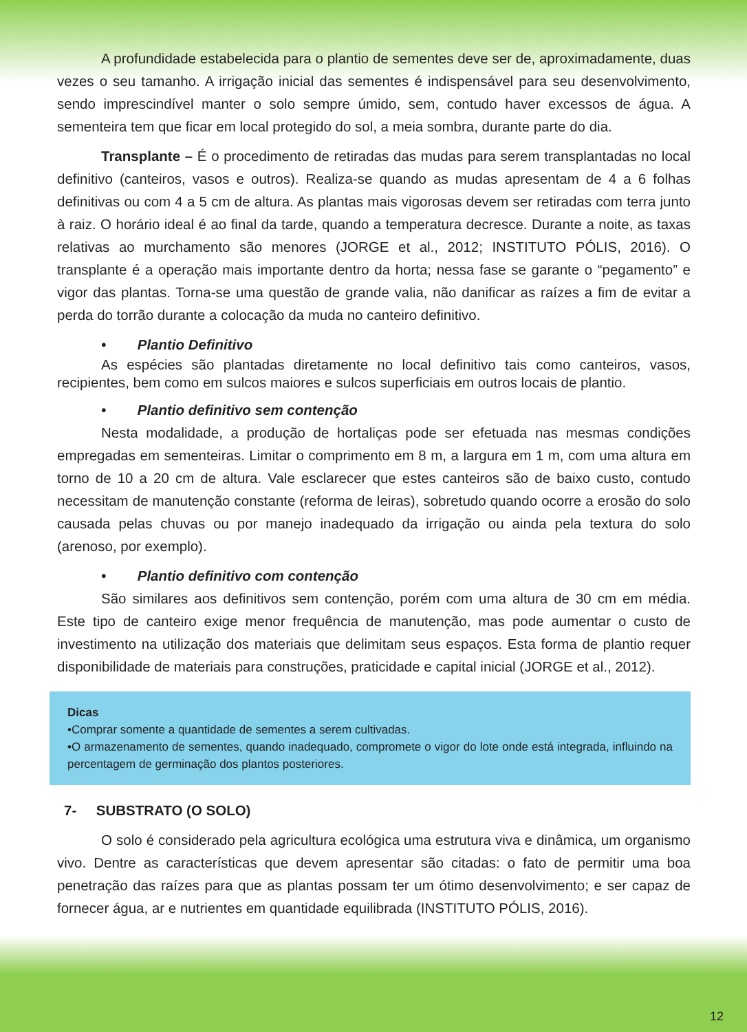A profundidade estabelecida para o plantio de sementes deve ser de, aproximadamente, duas vezes o seu tamanho. A irrigação inicial das sementes é indispensável para seu desenvolvimento, sendo imprescindível manter o solo sempre úmido, sem, contudo haver excessos de água. A sementeira tem que ficar em local protegido do sol, a meia sombra, durante parte do dia.
Transplante – É o procedimento de retiradas das mudas para serem transplantadas no local definitivo (canteiros, vasos e outros). Realiza-se quando as mudas apresentam de 4 a 6 folhas definitivas ou com 4 a 5 cm de altura. As plantas mais vigorosas devem ser retiradas com terra junto à raiz. O horário ideal é ao final da tarde, quando a temperatura decresce. Durante a noite, as taxas relativas ao murchamento são menores (JORGE et al., 2012; INSTITUTO PÓLIS, 2016). O transplante é a operação mais importante dentro da horta; nessa fase se garante o “pegamento” e vigor das plantas. Torna-se uma questão de grande valia, não danificar as raízes a fim de evitar a perda do torrão durante a colocação da muda no canteiro definitivo.
• Plantio Definitivo
As espécies são plantadas diretamente no local definitivo tais como canteiros, vasos, recipientes, bem como em sulcos maiores e sulcos superficiais em outros locais de plantio.
• Plantio definitivo sem contenção
Nesta modalidade, a produção de hortaliças pode ser efetuada nas mesmas condições empregadas em sementeiras. Limitar o comprimento em 8 m, a largura em 1 m, com uma altura em torno de 10 a 20 cm de altura. Vale esclarecer que estes canteiros são de baixo custo, contudo necessitam de manutenção constante (reforma de leiras), sobretudo quando ocorre a erosão do solo causada pelas chuvas ou por manejo inadequado da irrigação ou ainda pela textura do solo (arenoso, por exemplo).
• Plantio definitivo com contenção
São similares aos definitivos sem contenção, porém com uma altura de 30 cm em média. Este tipo de canteiro exige menor frequência de manutenção, mas pode aumentar o custo de investimento na utilização dos materiais que delimitam seus espaços. Esta forma de plantio requer disponibilidade de materiais para construções, praticidade e capital inicial (JORGE et al., 2012).
Dicas
•Comprar somente a quantidade de sementes a serem cultivadas.
•O armazenamento de sementes, quando inadequado, compromete o vigor do lote onde está integrada, influindo na percentagem de germinação dos plantos posteriores.
7- SUBSTRATO (O SOLO)
O solo é considerado pela agricultura ecológica uma estrutura viva e dinâmica, um organismo vivo. Dentre as características que devem apresentar são citadas: o fato de permitir uma boa penetração das raízes para que as plantas possam ter um ótimo desenvolvimento; e ser capaz de fornecer água, ar e nutrientes em quantidade equilibrada (INSTITUTO PÓLIS, 2016).
12